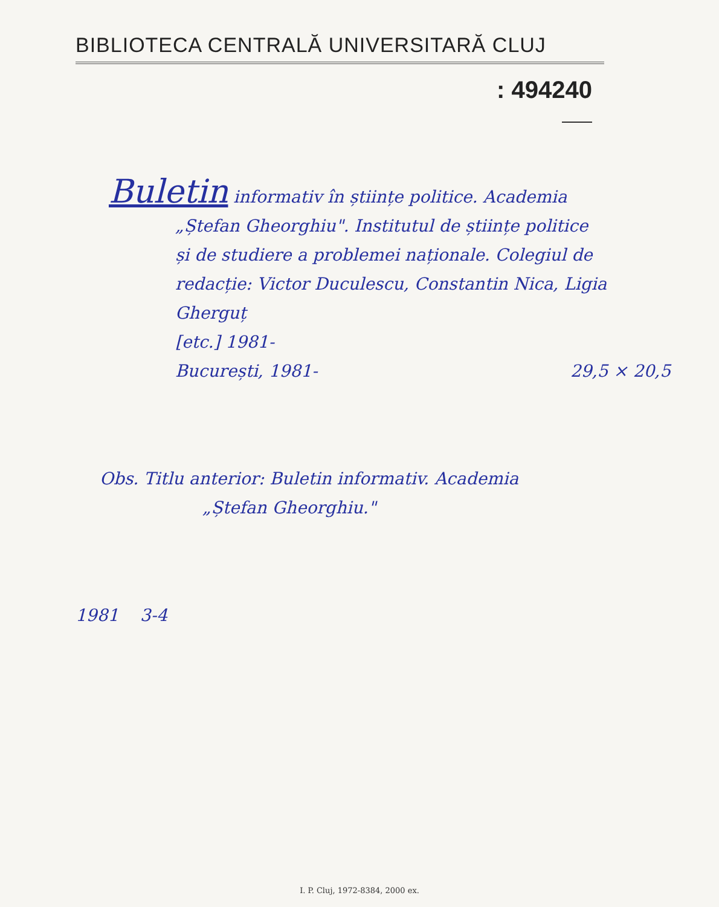BIBLIOTECA CENTRALĂ UNIVERSITARĂ CLUJ
: 494240
Buletin informativ în științe politice. Academia
„Ștefan Gheorghiu". Institutul de științe politice
și de studiere a problemei naționale. Colegiul de
redacție: Victor Duculescu, Constantin Nica, Ligia Gherguț
[etc.] 1981-
București, 1981- 29,5 × 20,5
Obs. Titlu anterior: Buletin informativ. Academia
„Ștefan Gheorghiu."
1981 3-4
I. P. Cluj, 1972-8384, 2000 ex.